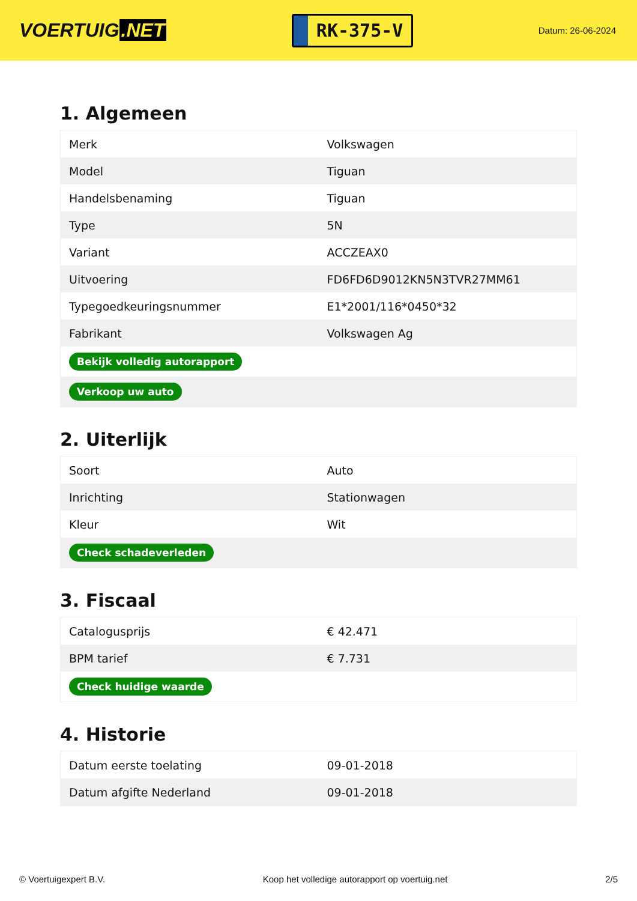VOERTUIG.NET
RK-375-V
Datum: 26-06-2024
1. Algemeen
| Merk | Volkswagen |
| Model | Tiguan |
| Handelsbenaming | Tiguan |
| Type | 5N |
| Variant | ACCZEAX0 |
| Uitvoering | FD6FD6D9012KN5N3TVR27MM61 |
| Typegoedkeuringsnummer | E1*2001/116*0450*32 |
| Fabrikant | Volkswagen Ag |
| Bekijk volledig autorapport | |
| Verkoop uw auto | |
2. Uiterlijk
| Soort | Auto |
| Inrichting | Stationwagen |
| Kleur | Wit |
| Check schadeverleden | |
3. Fiscaal
| Catalogusprijs | € 42.471 |
| BPM tarief | € 7.731 |
| Check huidige waarde | |
4. Historie
| Datum eerste toelating | 09-01-2018 |
| Datum afgifte Nederland | 09-01-2018 |
© Voertuigexpert B.V. Koop het volledige autorapport op voertuig.net 2/5